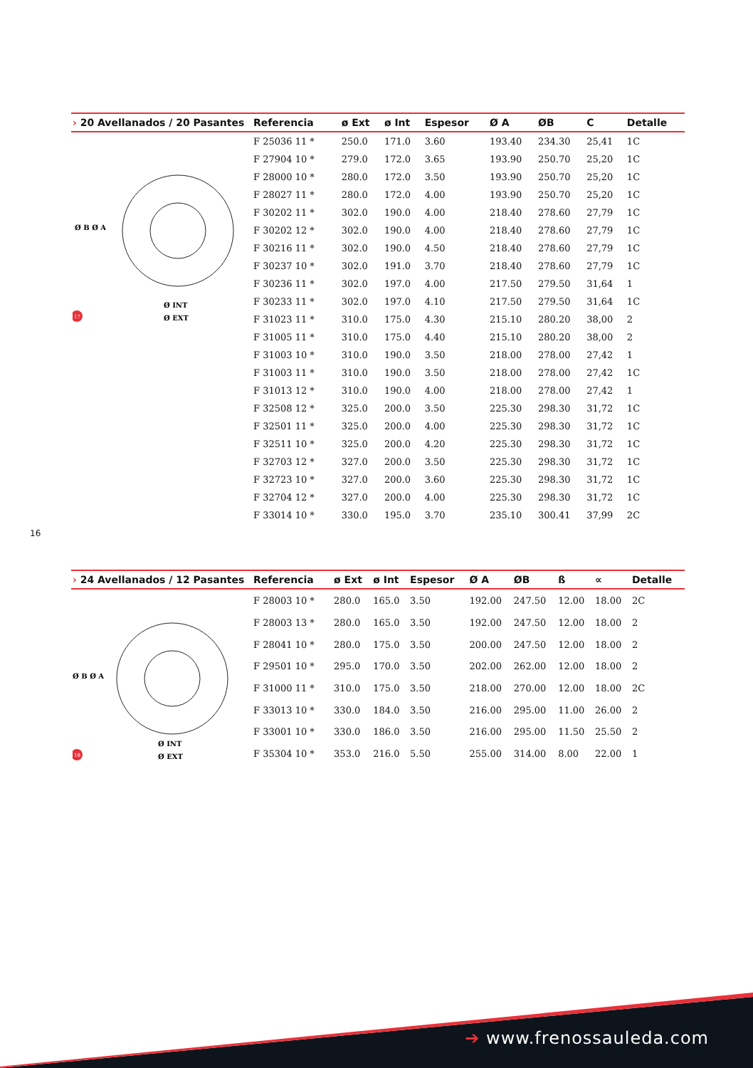| › 20 Avellanados / 20 Pasantes | Referencia | ø Ext | ø Int | Espesor | Ø A | ØB | C | Detalle |
| --- | --- | --- | --- | --- | --- | --- | --- | --- |
| Ø B Ø A Ø EXT Ø INT 17 | F 25036 11 * | 250.0 | 171.0 | 3.60 | 193.40 | 234.30 | 25,41 | 1C |
| | F 27904 10 * | 279.0 | 172.0 | 3.65 | 193.90 | 250.70 | 25,20 | 1C |
| | F 28000 10 * | 280.0 | 172.0 | 3.50 | 193.90 | 250.70 | 25,20 | 1C |
| | F 28027 11 * | 280.0 | 172.0 | 4.00 | 193.90 | 250.70 | 25,20 | 1C |
| | F 30202 11 * | 302.0 | 190.0 | 4.00 | 218.40 | 278.60 | 27,79 | 1C |
| | F 30202 12 * | 302.0 | 190.0 | 4.00 | 218.40 | 278.60 | 27,79 | 1C |
| | F 30216 11 * | 302.0 | 190.0 | 4.50 | 218.40 | 278.60 | 27,79 | 1C |
| | F 30237 10 * | 302.0 | 191.0 | 3.70 | 218.40 | 278.60 | 27,79 | 1C |
| | F 30236 11 * | 302.0 | 197.0 | 4.00 | 217.50 | 279.50 | 31,64 | 1 |
| | F 30233 11 * | 302.0 | 197.0 | 4.10 | 217.50 | 279.50 | 31,64 | 1C |
| | F 31023 11 * | 310.0 | 175.0 | 4.30 | 215.10 | 280.20 | 38,00 | 2 |
| | F 31005 11 * | 310.0 | 175.0 | 4.40 | 215.10 | 280.20 | 38,00 | 2 |
| | F 31003 10 * | 310.0 | 190.0 | 3.50 | 218.00 | 278.00 | 27,42 | 1 |
| | F 31003 11 * | 310.0 | 190.0 | 3.50 | 218.00 | 278.00 | 27,42 | 1C |
| | F 31013 12 * | 310.0 | 190.0 | 4.00 | 218.00 | 278.00 | 27,42 | 1 |
| | F 32508 12 * | 325.0 | 200.0 | 3.50 | 225.30 | 298.30 | 31,72 | 1C |
| | F 32501 11 * | 325.0 | 200.0 | 4.00 | 225.30 | 298.30 | 31,72 | 1C |
| | F 32511 10 * | 325.0 | 200.0 | 4.20 | 225.30 | 298.30 | 31,72 | 1C |
| | F 32703 12 * | 327.0 | 200.0 | 3.50 | 225.30 | 298.30 | 31,72 | 1C |
| | F 32723 10 * | 327.0 | 200.0 | 3.60 | 225.30 | 298.30 | 31,72 | 1C |
| | F 32704 12 * | 327.0 | 200.0 | 4.00 | 225.30 | 298.30 | 31,72 | 1C |
| | F 33014 10 * | 330.0 | 195.0 | 3.70 | 235.10 | 300.41 | 37,99 | 2C |
16
| › 24 Avellanados / 12 Pasantes | Referencia | ø Ext | ø Int | Espesor | Ø A | ØB | ß | ∝ | Detalle |
| --- | --- | --- | --- | --- | --- | --- | --- | --- | --- |
| Ø B Ø A Ø EXT Ø INT 18 | F 28003 10 * | 280.0 | 165.0 | 3.50 | 192.00 | 247.50 | 12.00 | 18.00 | 2C |
| | F 28003 13 * | 280.0 | 165.0 | 3.50 | 192.00 | 247.50 | 12.00 | 18.00 | 2 |
| | F 28041 10 * | 280.0 | 175.0 | 3.50 | 200.00 | 247.50 | 12.00 | 18.00 | 2 |
| | F 29501 10 * | 295.0 | 170.0 | 3.50 | 202.00 | 262.00 | 12.00 | 18.00 | 2 |
| | F 31000 11 * | 310.0 | 175.0 | 3.50 | 218.00 | 270.00 | 12.00 | 18.00 | 2C |
| | F 33013 10 * | 330.0 | 184.0 | 3.50 | 216.00 | 295.00 | 11.00 | 26.00 | 2 |
| | F 33001 10 * | 330.0 | 186.0 | 3.50 | 216.00 | 295.00 | 11.50 | 25.50 | 2 |
| | F 35304 10 * | 353.0 | 216.0 | 5.50 | 255.00 | 314.00 | 8.00 | 22.00 | 1 |
➔ www.frenossauleda.com